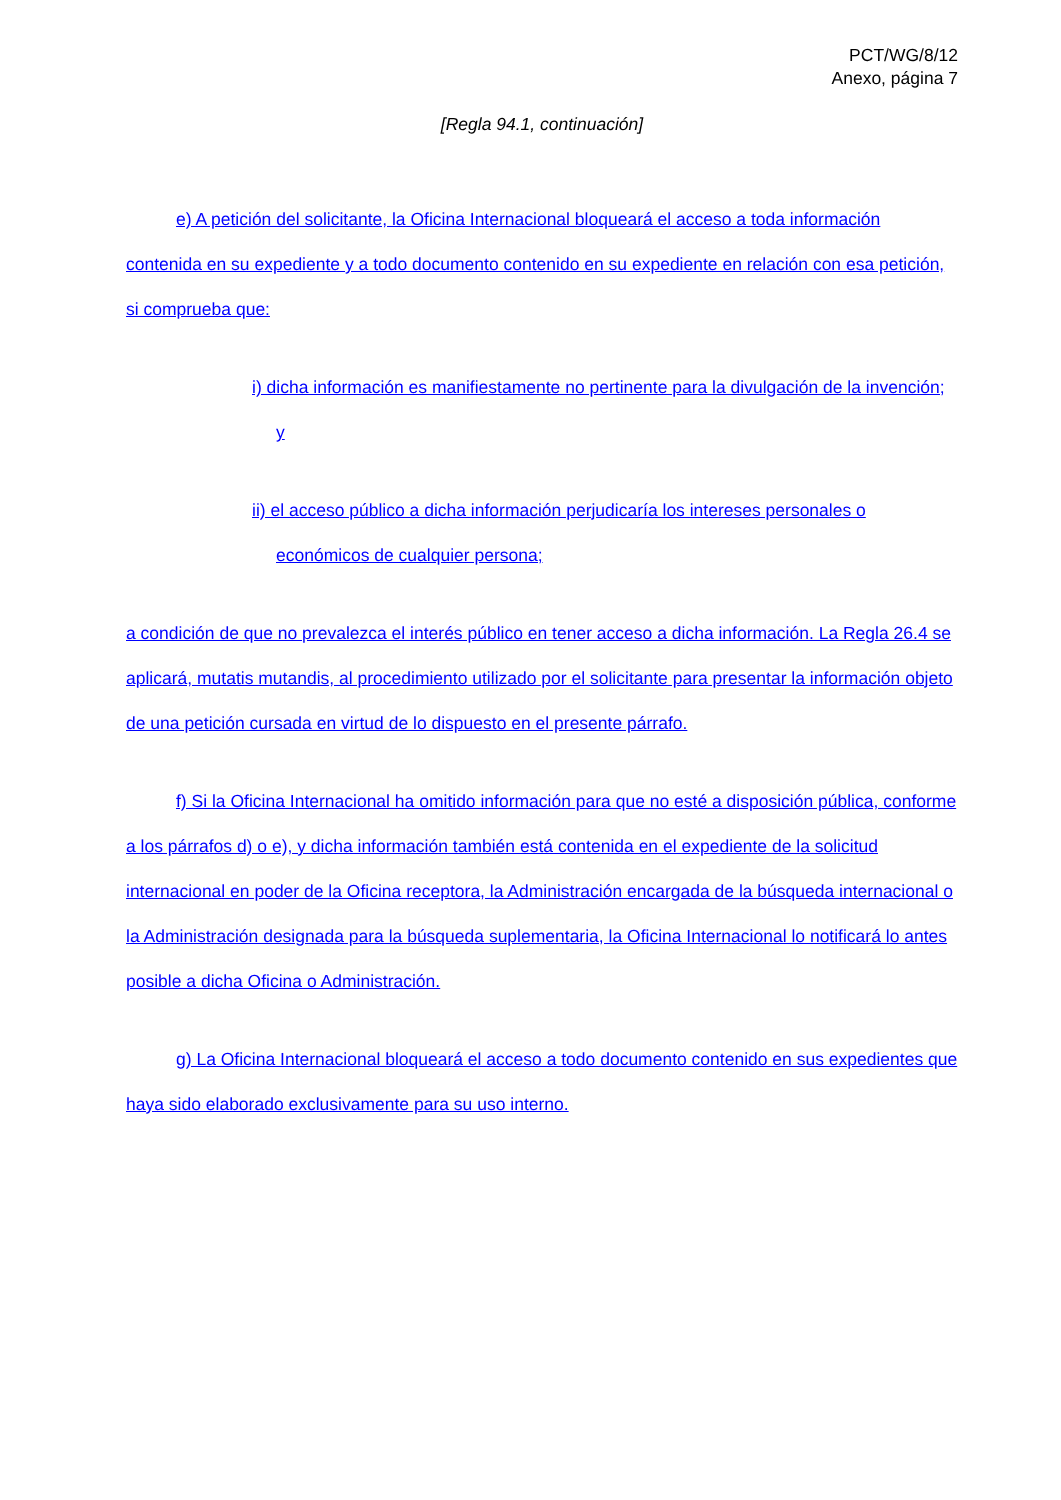PCT/WG/8/12
Anexo, página 7
[Regla 94.1, continuación]
e) A petición del solicitante, la Oficina Internacional bloqueará el acceso a toda información contenida en su expediente y a todo documento contenido en su expediente en relación con esa petición, si comprueba que:
i) dicha información es manifiestamente no pertinente para la divulgación de la invención; y
ii) el acceso público a dicha información perjudicaría los intereses personales o económicos de cualquier persona;
a condición de que no prevalezca el interés público en tener acceso a dicha información. La Regla 26.4 se aplicará, mutatis mutandis, al procedimiento utilizado por el solicitante para presentar la información objeto de una petición cursada en virtud de lo dispuesto en el presente párrafo.
f) Si la Oficina Internacional ha omitido información para que no esté a disposición pública, conforme a los párrafos d) o e), y dicha información también está contenida en el expediente de la solicitud internacional en poder de la Oficina receptora, la Administración encargada de la búsqueda internacional o la Administración designada para la búsqueda suplementaria, la Oficina Internacional lo notificará lo antes posible a dicha Oficina o Administración.
g) La Oficina Internacional bloqueará el acceso a todo documento contenido en sus expedientes que haya sido elaborado exclusivamente para su uso interno.